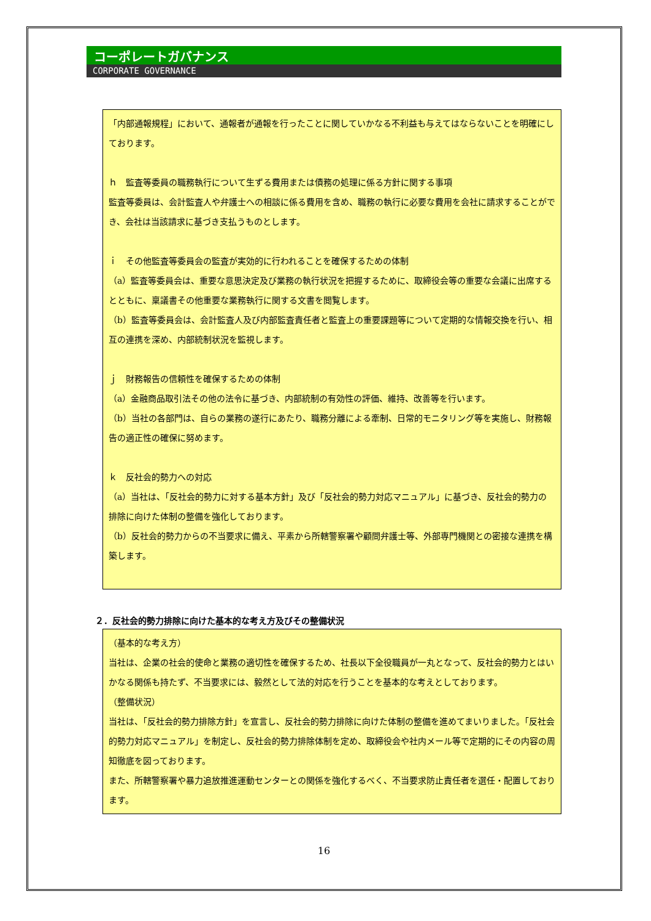コーポレートガバナンス
CORPORATE GOVERNANCE
「内部通報規程」において、通報者が通報を行ったことに関していかなる不利益も与えてはならないことを明確にしております。
ｈ　監査等委員の職務執行について生ずる費用または債務の処理に係る方針に関する事項
監査等委員は、会計監査人や弁護士への相談に係る費用を含め、職務の執行に必要な費用を会社に請求することができ、会社は当該請求に基づき支払うものとします。
ｉ　その他監査等委員会の監査が実効的に行われることを確保するための体制
（a）監査等委員会は、重要な意思決定及び業務の執行状況を把握するために、取締役会等の重要な会議に出席するとともに、稟議書その他重要な業務執行に関する文書を閲覧します。
（b）監査等委員会は、会計監査人及び内部監査責任者と監査上の重要課題等について定期的な情報交換を行い、相互の連携を深め、内部統制状況を監視します。
ｊ　財務報告の信頼性を確保するための体制
（a）金融商品取引法その他の法令に基づき、内部統制の有効性の評価、維持、改善等を行います。
（b）当社の各部門は、自らの業務の遂行にあたり、職務分離による牽制、日常的モニタリング等を実施し、財務報告の適正性の確保に努めます。
ｋ　反社会的勢力への対応
（a）当社は、「反社会的勢力に対する基本方針」及び「反社会的勢力対応マニュアル」に基づき、反社会的勢力の排除に向けた体制の整備を強化しております。
（b）反社会的勢力からの不当要求に備え、平素から所轄警察署や顧問弁護士等、外部専門機関との密接な連携を構築します。
２．反社会的勢力排除に向けた基本的な考え方及びその整備状況
（基本的な考え方）
当社は、企業の社会的使命と業務の適切性を確保するため、社長以下全役職員が一丸となって、反社会的勢力とはいかなる関係も持たず、不当要求には、毅然として法的対応を行うことを基本的な考えとしております。
（整備状況）
当社は、「反社会的勢力排除方針」を宣言し、反社会的勢力排除に向けた体制の整備を進めてまいりました。「反社会的勢力対応マニュアル」を制定し、反社会的勢力排除体制を定め、取締役会や社内メール等で定期的にその内容の周知徹底を図っております。
また、所轄警察署や暴力追放推進運動センターとの関係を強化するべく、不当要求防止責任者を選任・配置しております。
16